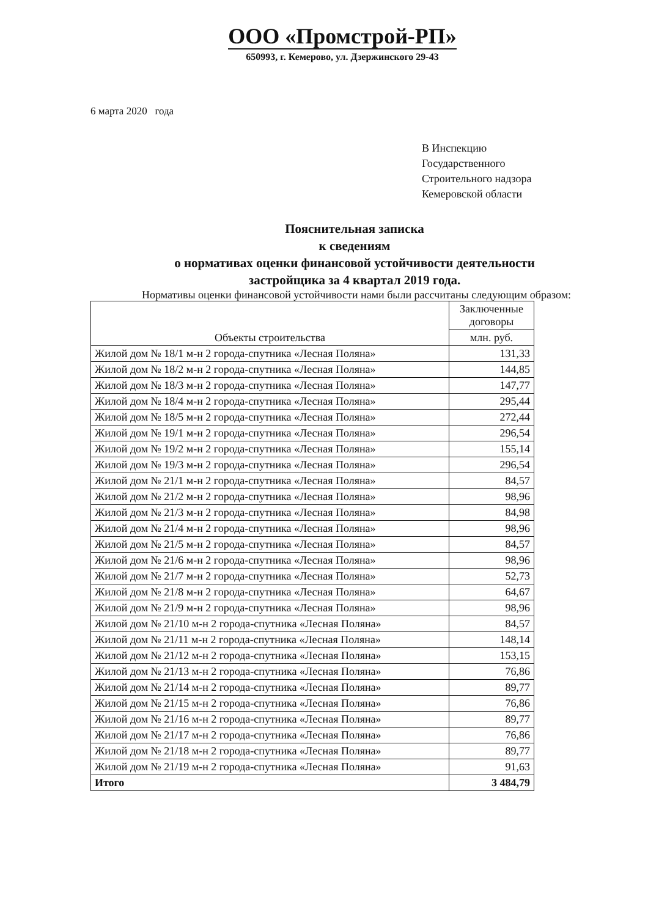ООО «Промстрой-РП»
650993, г. Кемерово, ул. Дзержинского 29-43
6 марта 2020 года
В Инспекцию
Государственного
Строительного надзора
Кемеровской области
Пояснительная записка
к сведениям
о нормативах оценки финансовой устойчивости деятельности
застройщика за 4 квартал 2019 года.
Нормативы оценки финансовой устойчивости нами были рассчитаны следующим образом:
| Объекты строительства | Заключенные договоры |
| --- | --- |
| | млн. руб. |
| Жилой дом № 18/1 м-н 2 города-спутника «Лесная Поляна» | 131,33 |
| Жилой дом № 18/2 м-н 2 города-спутника «Лесная Поляна» | 144,85 |
| Жилой дом № 18/3 м-н 2 города-спутника «Лесная Поляна» | 147,77 |
| Жилой дом № 18/4 м-н 2 города-спутника «Лесная Поляна» | 295,44 |
| Жилой дом № 18/5 м-н 2 города-спутника «Лесная Поляна» | 272,44 |
| Жилой дом № 19/1 м-н 2 города-спутника «Лесная Поляна» | 296,54 |
| Жилой дом № 19/2 м-н 2 города-спутника «Лесная Поляна» | 155,14 |
| Жилой дом № 19/3 м-н 2 города-спутника «Лесная Поляна» | 296,54 |
| Жилой дом № 21/1 м-н 2 города-спутника «Лесная Поляна» | 84,57 |
| Жилой дом № 21/2 м-н 2 города-спутника «Лесная Поляна» | 98,96 |
| Жилой дом № 21/3 м-н 2 города-спутника «Лесная Поляна» | 84,98 |
| Жилой дом № 21/4 м-н 2 города-спутника «Лесная Поляна» | 98,96 |
| Жилой дом № 21/5 м-н 2 города-спутника «Лесная Поляна» | 84,57 |
| Жилой дом № 21/6 м-н 2 города-спутника «Лесная Поляна» | 98,96 |
| Жилой дом № 21/7 м-н 2 города-спутника «Лесная Поляна» | 52,73 |
| Жилой дом № 21/8 м-н 2 города-спутника «Лесная Поляна» | 64,67 |
| Жилой дом № 21/9 м-н 2 города-спутника «Лесная Поляна» | 98,96 |
| Жилой дом № 21/10 м-н 2 города-спутника «Лесная Поляна» | 84,57 |
| Жилой дом № 21/11 м-н 2 города-спутника «Лесная Поляна» | 148,14 |
| Жилой дом № 21/12 м-н 2 города-спутника «Лесная Поляна» | 153,15 |
| Жилой дом № 21/13 м-н 2 города-спутника «Лесная Поляна» | 76,86 |
| Жилой дом № 21/14 м-н 2 города-спутника «Лесная Поляна» | 89,77 |
| Жилой дом № 21/15 м-н 2 города-спутника «Лесная Поляна» | 76,86 |
| Жилой дом № 21/16 м-н 2 города-спутника «Лесная Поляна» | 89,77 |
| Жилой дом № 21/17 м-н 2 города-спутника «Лесная Поляна» | 76,86 |
| Жилой дом № 21/18 м-н 2 города-спутника «Лесная Поляна» | 89,77 |
| Жилой дом № 21/19 м-н 2 города-спутника «Лесная Поляна» | 91,63 |
| Итого | 3 484,79 |